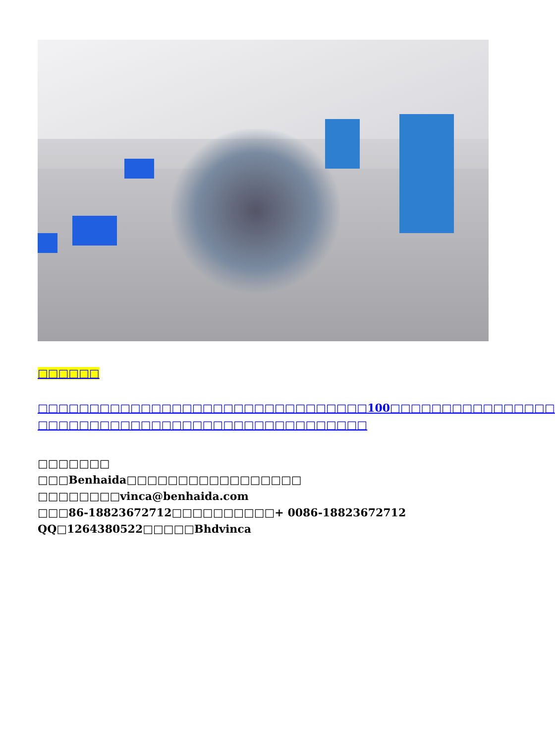□□□□□□
□□□□□□□□□□□□□□□□□□□□□□□□□□□□□□□□100□□□□□□□□□□□□□□□□
□□□□□□□□□□□□□□□□□□□□□□□□□□□□□□□□
□□□□□□□
□□□Benhaida□□□□□□□□□□□□□□□□□
□□□□□□□□vinca@benhaida.com
□□□86-18823672712□□□□□□□□□□+ 0086-18823672712
QQ□1264380522□□□□□Bhdvinca